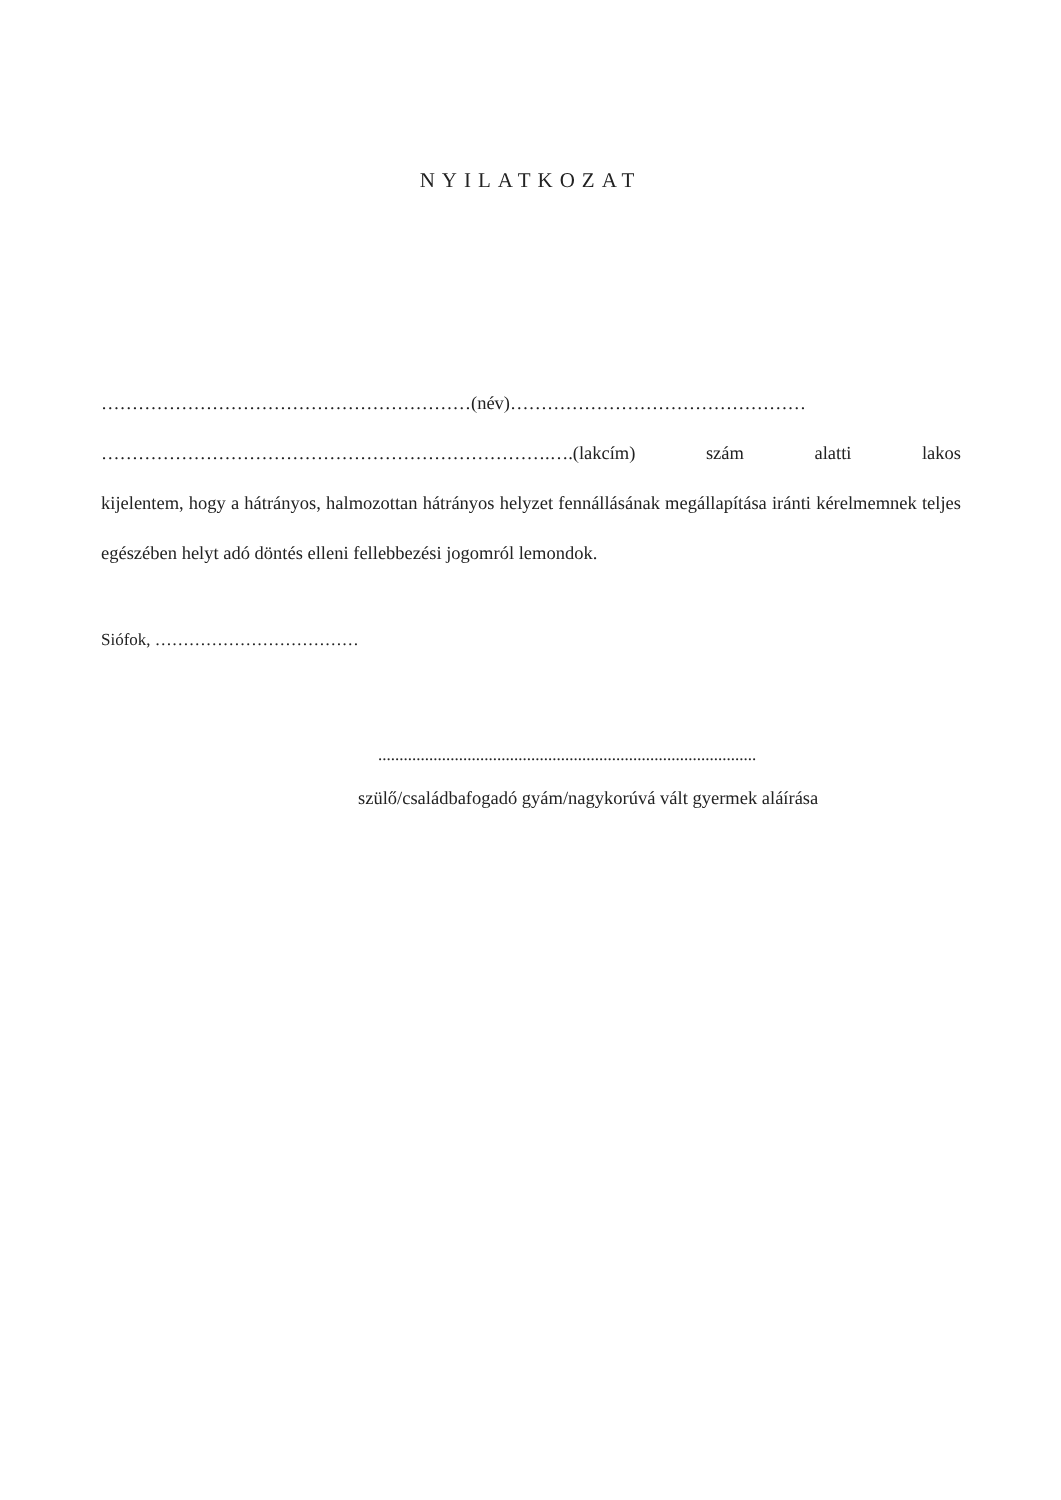NYILATKOZAT
……………………………………………………(név)…………………………………………
……………………………………………………………….….(lakcím) szám alatti lakos
kijelentem, hogy a hátrányos, halmozottan hátrányos helyzet fennállásának megállapítása iránti kérelmemnek teljes egészében helyt adó döntés elleni fellebbezési jogomról lemondok.
Siófok, ………………………………
.........................................................................................
szülő/családbafogadó gyám/nagykorúvá vált gyermek aláírása